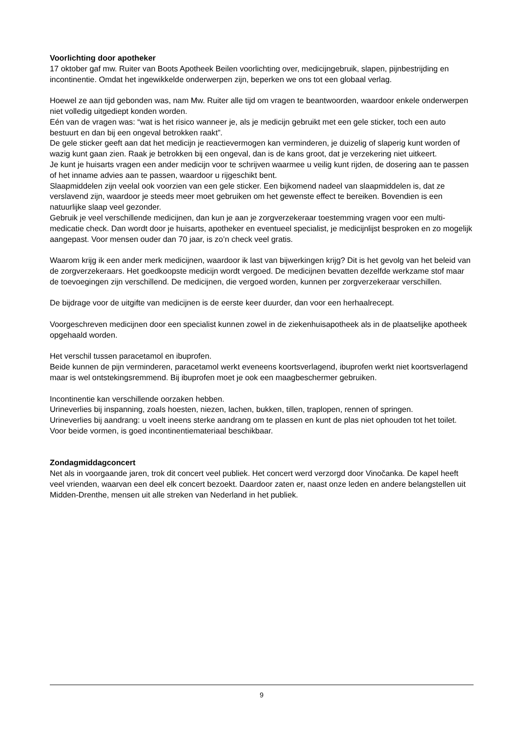Voorlichting door apotheker
17 oktober gaf mw. Ruiter van Boots Apotheek Beilen voorlichting over, medicijngebruik, slapen, pijnbestrijding en incontinentie. Omdat het ingewikkelde onderwerpen zijn, beperken we ons tot een globaal verlag.
Hoewel ze aan tijd gebonden was, nam Mw. Ruiter alle tijd om vragen te beantwoorden, waardoor enkele onderwerpen niet volledig uitgediept konden worden.
Eén van de vragen was: “wat is het risico wanneer je, als je medicijn gebruikt met een gele sticker, toch een auto bestuurt en dan bij een ongeval betrokken raakt”.
De gele sticker geeft aan dat het medicijn je reactievermogen kan verminderen, je duizelig of slaperig kunt worden of wazig kunt gaan zien. Raak je betrokken bij een ongeval, dan is de kans groot, dat je verzekering niet uitkeert.
Je kunt je huisarts vragen een ander medicijn voor te schrijven waarmee u veilig kunt rijden, de dosering aan te passen of het inname advies aan te passen, waardoor u rijgeschikt bent.
Slaapmiddelen zijn veelal ook voorzien van een gele sticker. Een bijkomend nadeel van slaapmiddelen is, dat ze verslavend zijn, waardoor je steeds meer moet gebruiken om het gewenste effect te bereiken. Bovendien is een natuurlijke slaap veel gezonder.
Gebruik je veel verschillende medicijnen, dan kun je aan je zorgverzekeraar toestemming vragen voor een multi-medicatie check. Dan wordt door je huisarts, apotheker en eventueel specialist, je medicijnlijst besproken en zo mogelijk aangepast. Voor mensen ouder dan 70 jaar, is zo’n check veel gratis.
Waarom krijg ik een ander merk medicijnen, waardoor ik last van bijwerkingen krijg? Dit is het gevolg van het beleid van de zorgverzekeraars. Het goedkoopste medicijn wordt vergoed. De medicijnen bevatten dezelfde werkzame stof maar de toevoegingen zijn verschillend. De medicijnen, die vergoed worden, kunnen per zorgverzekeraar verschillen.
De bijdrage voor de uitgifte van medicijnen is de eerste keer duurder, dan voor een herhaalrecept.
Voorgeschreven medicijnen door een specialist kunnen zowel in de ziekenhuisapotheek als in de plaatselijke apotheek opgehaald worden.
Het verschil tussen paracetamol en ibuprofen.
Beide kunnen de pijn verminderen, paracetamol werkt eveneens koortsverlagend, ibuprofen werkt niet koortsverlagend maar is wel ontstekingsremmend. Bij ibuprofen moet je ook een maagbeschermer gebruiken.
Incontinentie kan verschillende oorzaken hebben.
Urineverlies bij inspanning, zoals hoesten, niezen, lachen, bukken, tillen, traplopen, rennen of springen.
Urineverlies bij aandrang: u voelt ineens sterke aandrang om te plassen en kunt de plas niet ophouden tot het toilet.
Voor beide vormen, is goed incontinentiemateriaal beschikbaar.
Zondagmiddagconcert
Net als in voorgaande jaren, trok dit concert veel publiek. Het concert werd verzorgd door Vinočanka. De kapel heeft veel vrienden, waarvan een deel elk concert bezoekt. Daardoor zaten er, naast onze leden en andere belangstellen uit Midden-Drenthe, mensen uit alle streken van Nederland in het publiek.
9